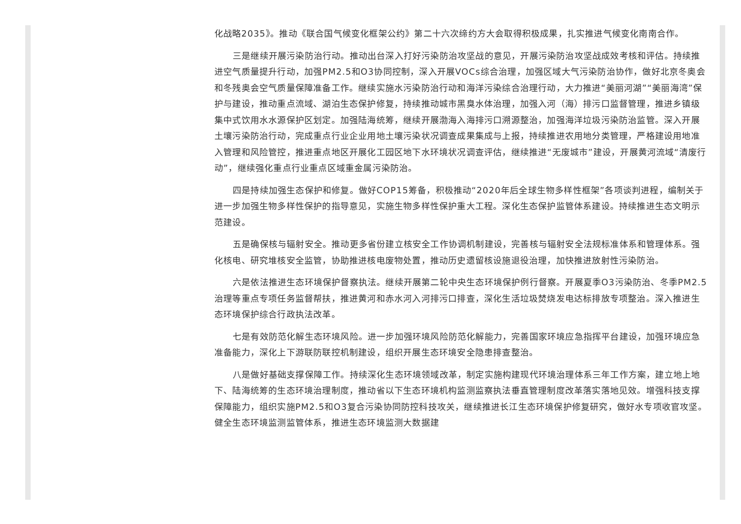化战略2035》。推动《联合国气候变化框架公约》第二十六次缔约方大会取得积极成果，扎实推进气候变化南南合作。
三是继续开展污染防治行动。推动出台深入打好污染防治攻坚战的意见，开展污染防治攻坚战成效考核和评估。持续推进空气质量提升行动，加强PM2.5和O3协同控制，深入开展VOCs综合治理，加强区域大气污染防治协作，做好北京冬奥会和冬残奥会空气质量保障准备工作。继续实施水污染防治行动和海洋污染综合治理行动，大力推进“美丽河湖”“美丽海湾”保护与建设，推动重点流域、湖泊生态保护修复，持续推动城市黑臭水体治理，加强入河（海）排污口监督管理，推进乡镇级集中式饮用水水源保护区划定。加强陆海统筹，继续开展渤海入海排污口溯源整治，加强海洋垃圾污染防治监管。深入开展土壤污染防治行动，完成重点行业企业用地土壤污染状况调查成果集成与上报，持续推进农用地分类管理，严格建设用地准入管理和风险管控，推进重点地区开展化工园区地下水环境状况调查评估，继续推进“无废城市”建设，开展黄河流域“清废行动”，继续强化重点行业重点区域重金属污染防治。
四是持续加强生态保护和修复。做好COP15筹备，积极推动“2020年后全球生物多样性框架”各项谈判进程，编制关于进一步加强生物多样性保护的指导意见，实施生物多样性保护重大工程。深化生态保护监管体系建设。持续推进生态文明示范建设。
五是确保核与辐射安全。推动更多省份建立核安全工作协调机制建设，完善核与辐射安全法规标准体系和管理体系。强化核电、研究堆核安全监管，协助推进核电废物处置，推动历史遗留核设施退役治理，加快推进放射性污染防治。
六是依法推进生态环境保护督察执法。继续开展第二轮中央生态环境保护例行督察。开展夏季O3污染防治、冬季PM2.5治理等重点专项任务监督帮扶，推进黄河和赤水河入河排污口排查，深化生活垃圾焚烧发电达标排放专项整治。深入推进生态环境保护综合行政执法改革。
七是有效防范化解生态环境风险。进一步加强环境风险防范化解能力，完善国家环境应急指挥平台建设，加强环境应急准备能力，深化上下游联防联控机制建设，组织开展生态环境安全隐患排查整治。
八是做好基础支撑保障工作。持续深化生态环境领域改革，制定实施构建现代环境治理体系三年工作方案，建立地上地下、陆海统筹的生态环境治理制度，推动省以下生态环境机构监测监察执法垂直管理制度改革落实落地见效。增强科技支撑保障能力，组织实施PM2.5和O3复合污染协同防控科技攻关，继续推进长江生态环境保护修复研究，做好水专项收官攻坚。健全生态环境监测监管体系，推进生态环境监测大数据建